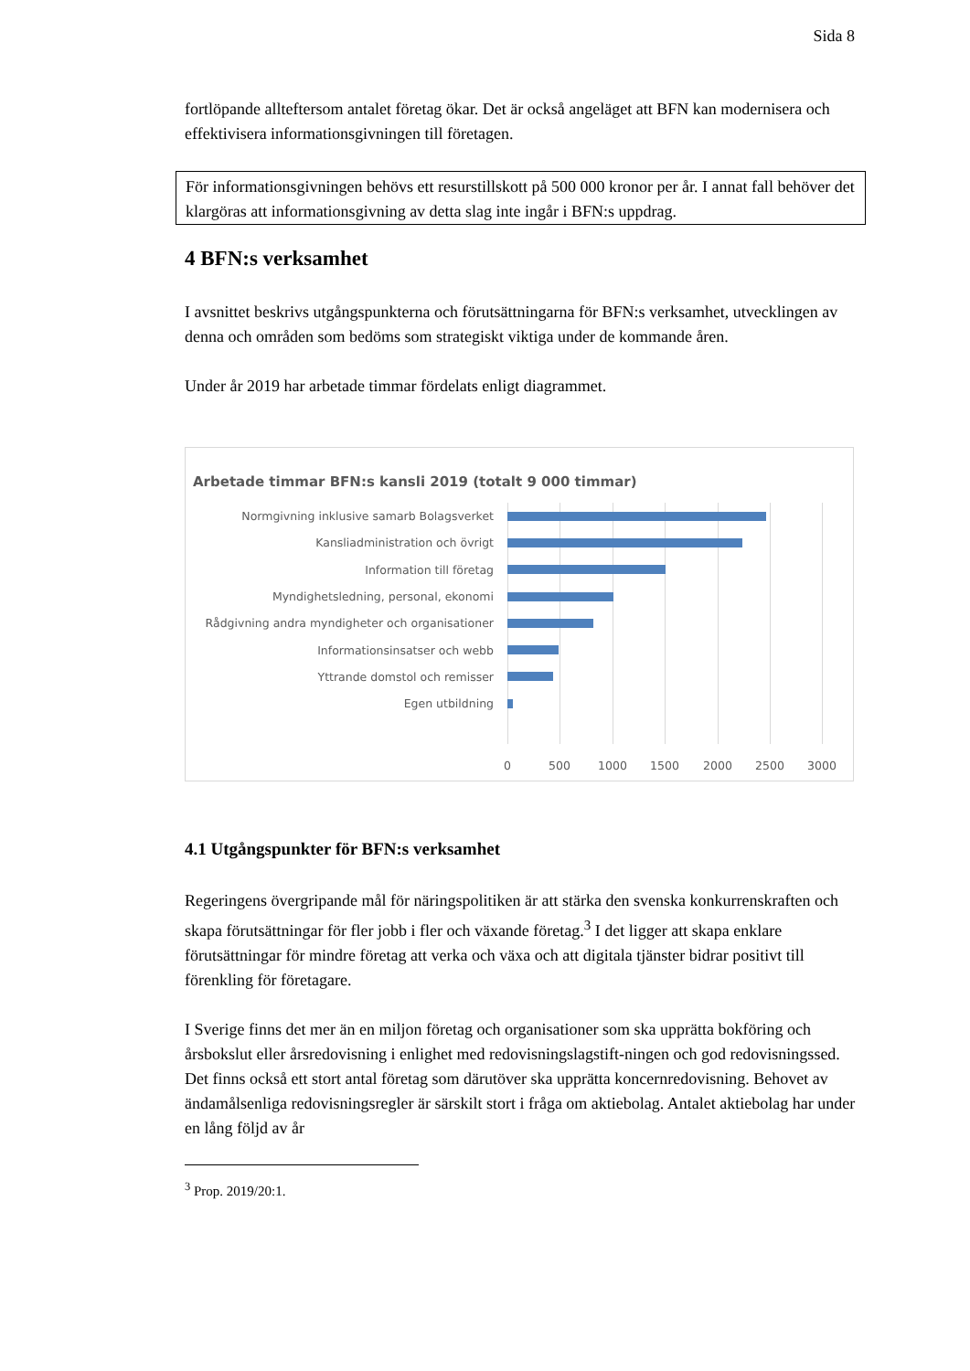Sida 8
fortlöpande allteftersom antalet företag ökar. Det är också angeläget att BFN kan modernisera och effektivisera informationsgivningen till företagen.
För informationsgivningen behövs ett resurstillskott på 500 000 kronor per år. I annat fall behöver det klargöras att informationsgivning av detta slag inte ingår i BFN:s uppdrag.
4 BFN:s verksamhet
I avsnittet beskrivs utgångspunkterna och förutsättningarna för BFN:s verksamhet, utvecklingen av denna och områden som bedöms som strategiskt viktiga under de kommande åren.
Under år 2019 har arbetade timmar fördelats enligt diagrammet.
Arbetade timmar BFN:s kansli 2019 (totalt 9 000 timmar)
Normgivning inklusive samarb Bolagsverket
Kansliadministration och övrigt
Information till företag
Myndighetsledning, personal, ekonomi
Rådgivning andra myndigheter och organisationer
Informationsinsatser och webb
Yttrande domstol och remisser
Egen utbildning
0 500 1000 1500 2000 2500 3000
4.1 Utgångspunkter för BFN:s verksamhet
Regeringens övergripande mål för näringspolitiken är att stärka den svenska konkurrenskraften och skapa förutsättningar för fler jobb i fler och växande företag.<sup>3</sup> I det ligger att skapa enklare förutsättningar för mindre företag att verka och växa och att digitala tjänster bidrar positivt till förenkling för företagare.
I Sverige finns det mer än en miljon företag och organisationer som ska upprätta bokföring och årsbokslut eller årsredovisning i enlighet med redovisningslagstift-ningen och god redovisningssed. Det finns också ett stort antal företag som därutöver ska upprätta koncernredovisning. Behovet av ändamålsenliga redovisningsregler är särskilt stort i fråga om aktiebolag. Antalet aktiebolag har under en lång följd av år
<sup>3</sup> Prop. 2019/20:1.